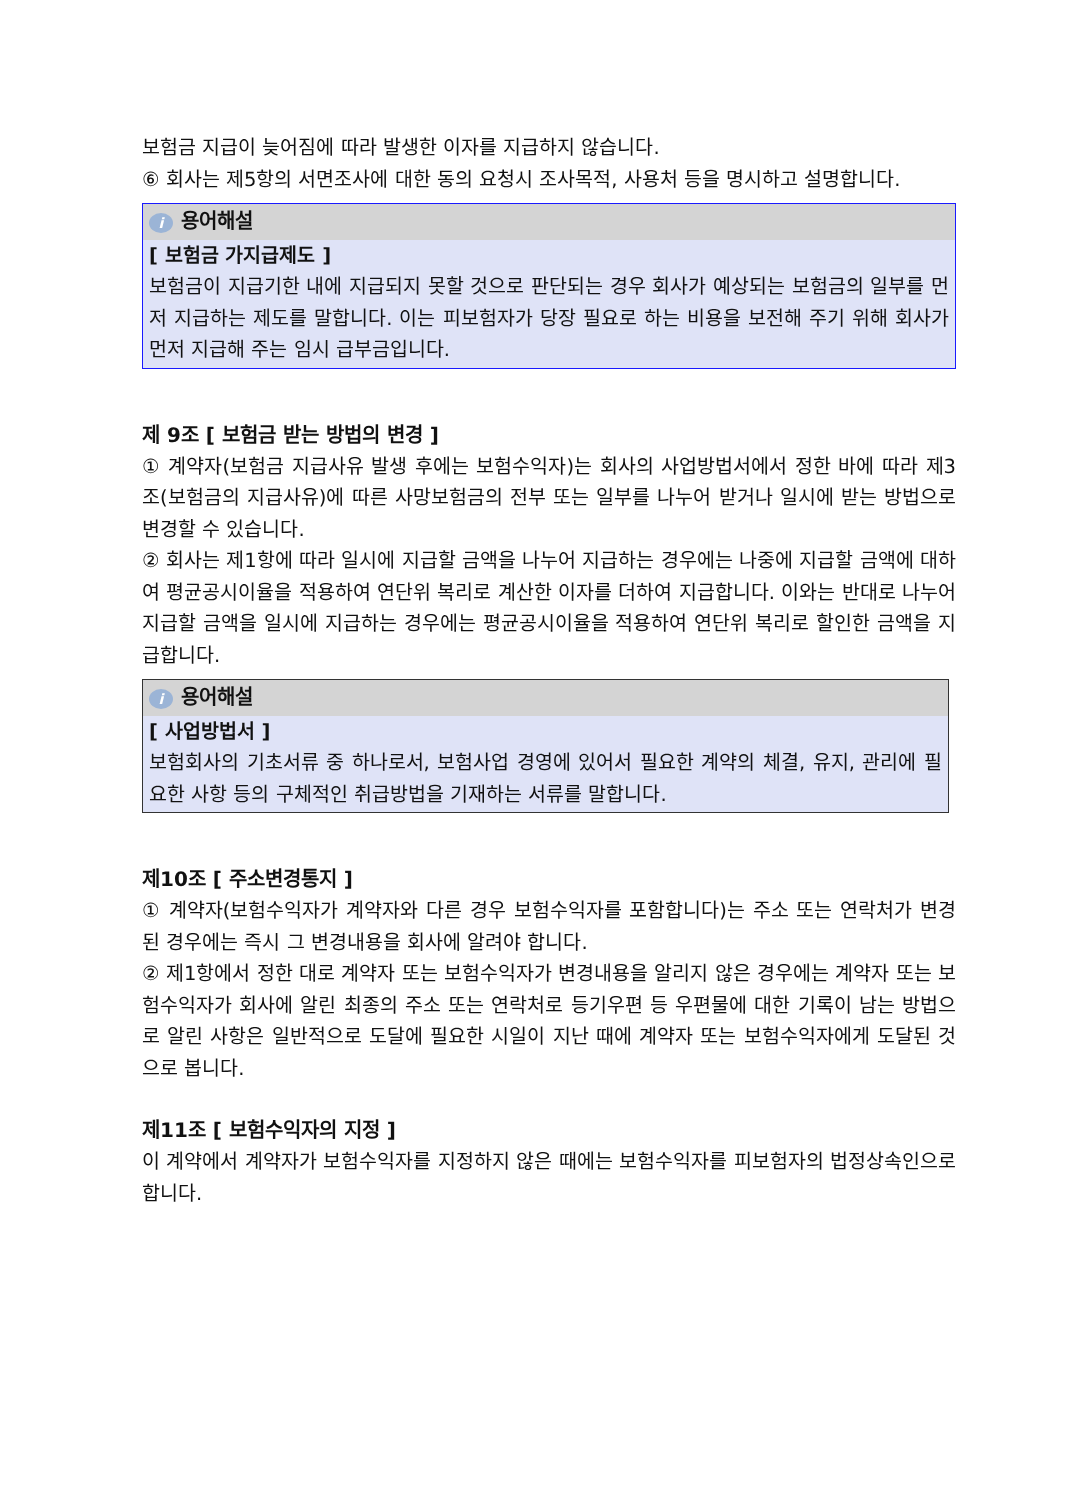보험금 지급이 늦어짐에 따라 발생한 이자를 지급하지 않습니다.
⑥ 회사는 제5항의 서면조사에 대한 동의 요청시 조사목적, 사용처 등을 명시하고 설명합니다.
i용어해설
[ 보험금 가지급제도 ]
보험금이 지급기한 내에 지급되지 못할 것으로 판단되는 경우 회사가 예상되는 보험금의 일부를 먼저 지급하는 제도를 말합니다. 이는 피보험자가 당장 필요로 하는 비용을 보전해 주기 위해 회사가 먼저 지급해 주는 임시 급부금입니다.
제 9조 [ 보험금 받는 방법의 변경 ]
① 계약자(보험금 지급사유 발생 후에는 보험수익자)는 회사의 사업방법서에서 정한 바에 따라 제3조(보험금의 지급사유)에 따른 사망보험금의 전부 또는 일부를 나누어 받거나 일시에 받는 방법으로 변경할 수 있습니다.
② 회사는 제1항에 따라 일시에 지급할 금액을 나누어 지급하는 경우에는 나중에 지급할 금액에 대하여 평균공시이율을 적용하여 연단위 복리로 계산한 이자를 더하여 지급합니다. 이와는 반대로 나누어 지급할 금액을 일시에 지급하는 경우에는 평균공시이율을 적용하여 연단위 복리로 할인한 금액을 지급합니다.
i용어해설
[ 사업방법서 ]
보험회사의 기초서류 중 하나로서, 보험사업 경영에 있어서 필요한 계약의 체결, 유지, 관리에 필요한 사항 등의 구체적인 취급방법을 기재하는 서류를 말합니다.
제10조 [ 주소변경통지 ]
① 계약자(보험수익자가 계약자와 다른 경우 보험수익자를 포함합니다)는 주소 또는 연락처가 변경된 경우에는 즉시 그 변경내용을 회사에 알려야 합니다.
② 제1항에서 정한 대로 계약자 또는 보험수익자가 변경내용을 알리지 않은 경우에는 계약자 또는 보험수익자가 회사에 알린 최종의 주소 또는 연락처로 등기우편 등 우편물에 대한 기록이 남는 방법으로 알린 사항은 일반적으로 도달에 필요한 시일이 지난 때에 계약자 또는 보험수익자에게 도달된 것으로 봅니다.
제11조 [ 보험수익자의 지정 ]
이 계약에서 계약자가 보험수익자를 지정하지 않은 때에는 보험수익자를 피보험자의 법정상속인으로 합니다.